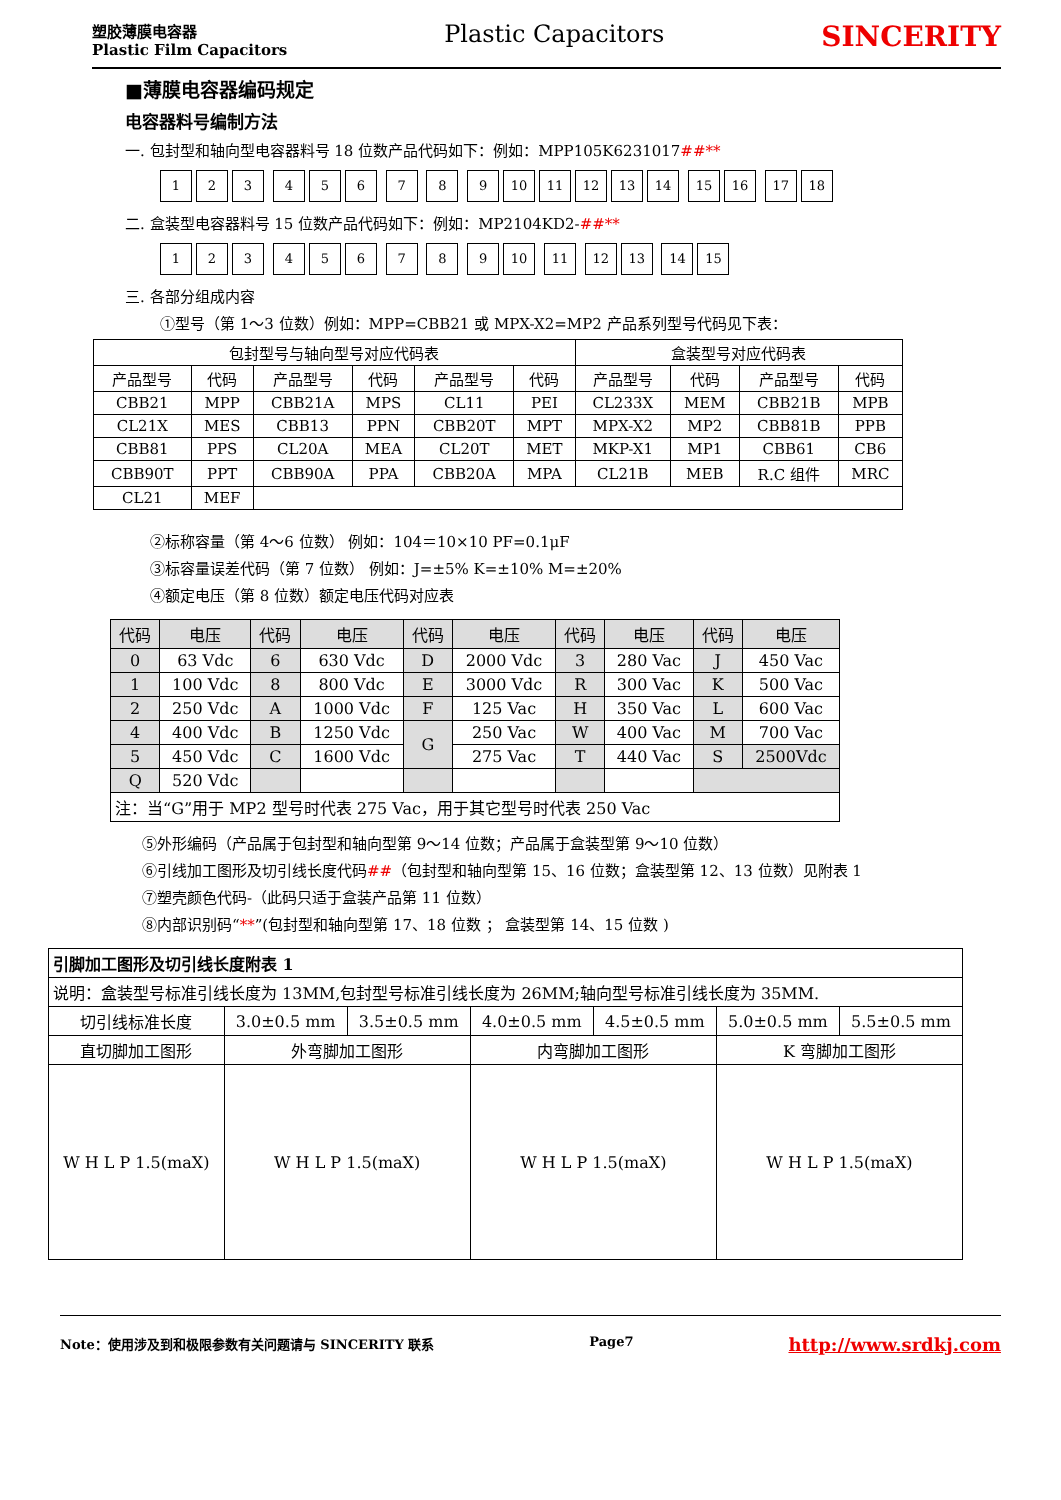塑胶薄膜电容器
Plastic Film Capacitors
Plastic Capacitors
SINCERITY
■薄膜电容器编码规定
电容器料号编制方法
一. 包封型和轴向型电容器料号 18 位数产品代码如下：例如：MPP105K6231017##**
123 456 7 8 9 10 11 12 13 14 15 16 17 18
二. 盒装型电容器料号 15 位数产品代码如下：例如：MP2104KD2-##**
123 456 7 8 9 10 11 12 13 14 15
三. 各部分组成内容
①型号（第 1～3 位数）例如：MPP=CBB21 或 MPX-X2=MP2 产品系列型号代码见下表：
| 包封型号与轴向型号对应代码表 | | | | | | 盒装型号对应代码表 | | | |
| --- | --- | --- | --- | --- | --- | --- | --- | --- | --- |
| 产品型号 | 代码 | 产品型号 | 代码 | 产品型号 | 代码 | 产品型号 | 代码 | 产品型号 | 代码 |
| CBB21 | MPP | CBB21A | MPS | CL11 | PEI | CL233X | MEM | CBB21B | MPB |
| CL21X | MES | CBB13 | PPN | CBB20T | MPT | MPX-X2 | MP2 | CBB81B | PPB |
| CBB81 | PPS | CL20A | MEA | CL20T | MET | MKP-X1 | MP1 | CBB61 | CB6 |
| CBB90T | PPT | CBB90A | PPA | CBB20A | MPA | CL21B | MEB | R.C 组件 | MRC |
| CL21 | MEF | | | | | | | | |
②标称容量（第 4～6 位数） 例如：104＝10×10 PF=0.1μF
③标容量误差代码（第 7 位数） 例如：J=±5% K=±10% M=±20%
④额定电压（第 8 位数）额定电压代码对应表
| 代码 | 电压 | 代码 | 电压 | 代码 | 电压 | 代码 | 电压 | 代码 | 电压 |
| 0 | 63 Vdc | 6 | 630 Vdc | D | 2000 Vdc | 3 | 280 Vac | J | 450 Vac |
| 1 | 100 Vdc | 8 | 800 Vdc | E | 3000 Vdc | R | 300 Vac | K | 500 Vac |
| 2 | 250 Vdc | A | 1000 Vdc | F | 125 Vac | H | 350 Vac | L | 600 Vac |
| 4 | 400 Vdc | B | 1250 Vdc | G | 250 Vac | W | 400 Vac | M | 700 Vac |
| 5 | 450 Vdc | C | 1600 Vdc | | 275 Vac | T | 440 Vac | S | 2500Vdc |
| Q | 520 Vdc | | | | | | | | |
| 注：当“G”用于 MP2 型号时代表 275 Vac，用于其它型号时代表 250 Vac | | | | | | | | | |
⑤外形编码（产品属于包封型和轴向型第 9～14 位数；产品属于盒装型第 9～10 位数）
⑥引线加工图形及切引线长度代码##（包封型和轴向型第 15、16 位数；盒装型第 12、13 位数）见附表 1
⑦塑壳颜色代码-（此码只适于盒装产品第 11 位数）
⑧内部识别码“**”(包封型和轴向型第 17、18 位数 ； 盒装型第 14、15 位数 )
| 引脚加工图形及切引线长度附表 1 | | | | | | |
| 说明：盒装型号标准引线长度为 13MM,包封型号标准引线长度为 26MM;轴向型号标准引线长度为 35MM. | | | | | | |
| 切引线标准长度 | 3.0±0.5 mm | 3.5±0.5 mm | 4.0±0.5 mm | 4.5±0.5 mm | 5.0±0.5 mm | 5.5±0.5 mm |
| 直切脚加工图形 | 外弯脚加工图形 | | 内弯脚加工图形 | | K 弯脚加工图形 | |
| W H L P 1.5(maX) | W H L P 1.5(maX) | | W H L P 1.5(maX) | | W H L P 1.5(maX) | |
Note：使用涉及到和极限参数有关问题请与 SINCERITY 联系 Page7 http://www.srdkj.com